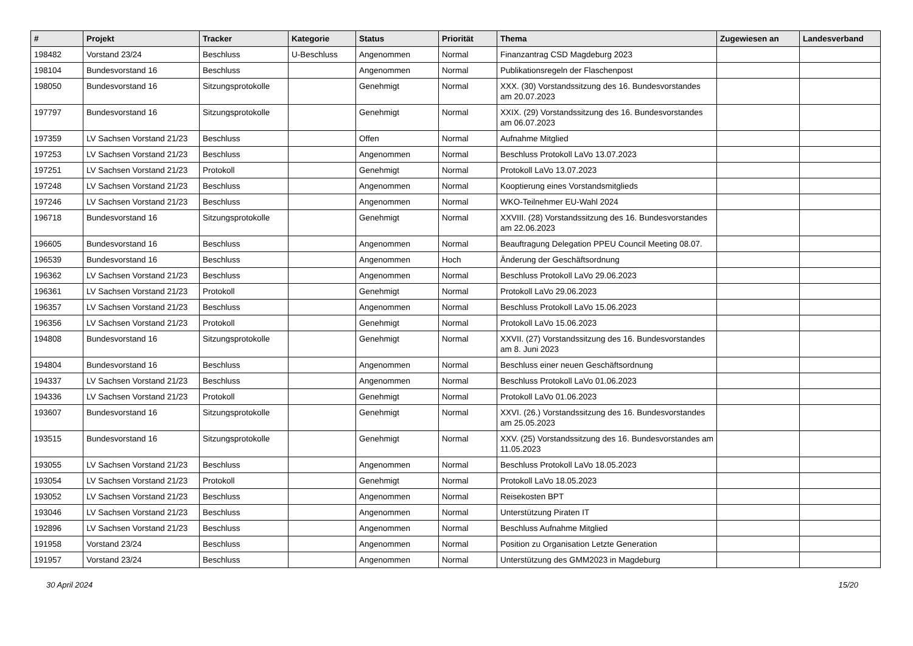| # | Projekt | Tracker | Kategorie | Status | Priorität | Thema | Zugewiesen an | Landesverband |
| --- | --- | --- | --- | --- | --- | --- | --- | --- |
| 198482 | Vorstand 23/24 | Beschluss | U-Beschluss | Angenommen | Normal | Finanzantrag CSD Magdeburg 2023 | | |
| 198104 | Bundesvorstand 16 | Beschluss | | Angenommen | Normal | Publikationsregeln der Flaschenpost | | |
| 198050 | Bundesvorstand 16 | Sitzungsprotokolle | | Genehmigt | Normal | XXX. (30) Vorstandssitzung des 16. Bundesvorstandes am 20.07.2023 | | |
| 197797 | Bundesvorstand 16 | Sitzungsprotokolle | | Genehmigt | Normal | XXIX. (29) Vorstandssitzung des 16. Bundesvorstandes am 06.07.2023 | | |
| 197359 | LV Sachsen Vorstand 21/23 | Beschluss | | Offen | Normal | Aufnahme Mitglied | | |
| 197253 | LV Sachsen Vorstand 21/23 | Beschluss | | Angenommen | Normal | Beschluss Protokoll LaVo 13.07.2023 | | |
| 197251 | LV Sachsen Vorstand 21/23 | Protokoll | | Genehmigt | Normal | Protokoll LaVo 13.07.2023 | | |
| 197248 | LV Sachsen Vorstand 21/23 | Beschluss | | Angenommen | Normal | Kooptierung eines Vorstandsmitglieds | | |
| 197246 | LV Sachsen Vorstand 21/23 | Beschluss | | Angenommen | Normal | WKO-Teilnehmer EU-Wahl 2024 | | |
| 196718 | Bundesvorstand 16 | Sitzungsprotokolle | | Genehmigt | Normal | XXVIII. (28) Vorstandssitzung des 16. Bundesvorstandes am 22.06.2023 | | |
| 196605 | Bundesvorstand 16 | Beschluss | | Angenommen | Normal | Beauftragung Delegation PPEU Council Meeting 08.07. | | |
| 196539 | Bundesvorstand 16 | Beschluss | | Angenommen | Hoch | Änderung der Geschäftsordnung | | |
| 196362 | LV Sachsen Vorstand 21/23 | Beschluss | | Angenommen | Normal | Beschluss Protokoll LaVo 29.06.2023 | | |
| 196361 | LV Sachsen Vorstand 21/23 | Protokoll | | Genehmigt | Normal | Protokoll LaVo 29.06.2023 | | |
| 196357 | LV Sachsen Vorstand 21/23 | Beschluss | | Angenommen | Normal | Beschluss Protokoll LaVo 15.06.2023 | | |
| 196356 | LV Sachsen Vorstand 21/23 | Protokoll | | Genehmigt | Normal | Protokoll LaVo 15.06.2023 | | |
| 194808 | Bundesvorstand 16 | Sitzungsprotokolle | | Genehmigt | Normal | XXVII. (27) Vorstandssitzung des 16. Bundesvorstandes am 8. Juni 2023 | | |
| 194804 | Bundesvorstand 16 | Beschluss | | Angenommen | Normal | Beschluss einer neuen Geschäftsordnung | | |
| 194337 | LV Sachsen Vorstand 21/23 | Beschluss | | Angenommen | Normal | Beschluss Protokoll LaVo 01.06.2023 | | |
| 194336 | LV Sachsen Vorstand 21/23 | Protokoll | | Genehmigt | Normal | Protokoll LaVo 01.06.2023 | | |
| 193607 | Bundesvorstand 16 | Sitzungsprotokolle | | Genehmigt | Normal | XXVI. (26.) Vorstandssitzung des 16. Bundesvorstandes am 25.05.2023 | | |
| 193515 | Bundesvorstand 16 | Sitzungsprotokolle | | Genehmigt | Normal | XXV. (25) Vorstandssitzung des 16. Bundesvorstandes am 11.05.2023 | | |
| 193055 | LV Sachsen Vorstand 21/23 | Beschluss | | Angenommen | Normal | Beschluss Protokoll LaVo 18.05.2023 | | |
| 193054 | LV Sachsen Vorstand 21/23 | Protokoll | | Genehmigt | Normal | Protokoll LaVo 18.05.2023 | | |
| 193052 | LV Sachsen Vorstand 21/23 | Beschluss | | Angenommen | Normal | Reisekosten BPT | | |
| 193046 | LV Sachsen Vorstand 21/23 | Beschluss | | Angenommen | Normal | Unterstützung Piraten IT | | |
| 192896 | LV Sachsen Vorstand 21/23 | Beschluss | | Angenommen | Normal | Beschluss Aufnahme Mitglied | | |
| 191958 | Vorstand 23/24 | Beschluss | | Angenommen | Normal | Position zu Organisation Letzte Generation | | |
| 191957 | Vorstand 23/24 | Beschluss | | Angenommen | Normal | Unterstützung des GMM2023 in Magdeburg | | |
30 April 2024 15/20